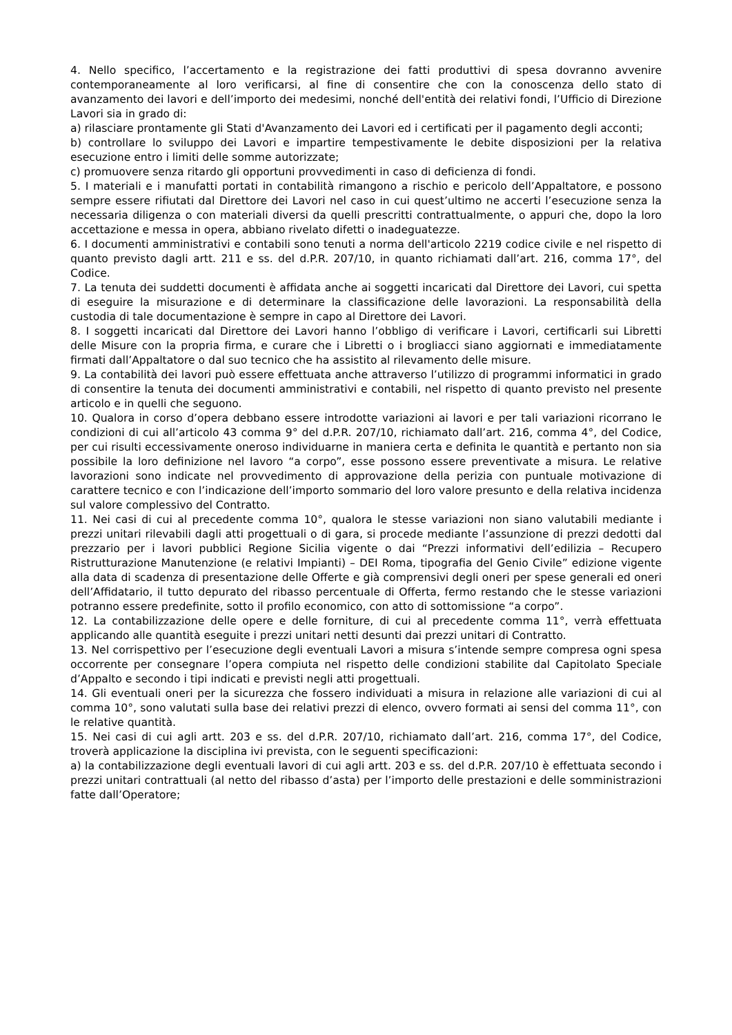4. Nello specifico, l’accertamento e la registrazione dei fatti produttivi di spesa dovranno avvenire contemporaneamente al loro verificarsi, al fine di consentire che con la conoscenza dello stato di avanzamento dei lavori e dell’importo dei medesimi, nonché dell'entità dei relativi fondi, l’Ufficio di Direzione Lavori sia in grado di:
a) rilasciare prontamente gli Stati d'Avanzamento dei Lavori ed i certificati per il pagamento degli acconti;
b) controllare lo sviluppo dei Lavori e impartire tempestivamente le debite disposizioni per la relativa esecuzione entro i limiti delle somme autorizzate;
c) promuovere senza ritardo gli opportuni provvedimenti in caso di deficienza di fondi.
5. I materiali e i manufatti portati in contabilità rimangono a rischio e pericolo dell’Appaltatore, e possono sempre essere rifiutati dal Direttore dei Lavori nel caso in cui quest’ultimo ne accerti l’esecuzione senza la necessaria diligenza o con materiali diversi da quelli prescritti contrattualmente, o appuri che, dopo la loro accettazione e messa in opera, abbiano rivelato difetti o inadeguatezze.
6. I documenti amministrativi e contabili sono tenuti a norma dell'articolo 2219 codice civile e nel rispetto di quanto previsto dagli artt. 211 e ss. del d.P.R. 207/10, in quanto richiamati dall’art. 216, comma 17°, del Codice.
7. La tenuta dei suddetti documenti è affidata anche ai soggetti incaricati dal Direttore dei Lavori, cui spetta di eseguire la misurazione e di determinare la classificazione delle lavorazioni. La responsabilità della custodia di tale documentazione è sempre in capo al Direttore dei Lavori.
8. I soggetti incaricati dal Direttore dei Lavori hanno l’obbligo di verificare i Lavori, certificarli sui Libretti delle Misure con la propria firma, e curare che i Libretti o i brogliacci siano aggiornati e immediatamente firmati dall’Appaltatore o dal suo tecnico che ha assistito al rilevamento delle misure.
9. La contabilità dei lavori può essere effettuata anche attraverso l’utilizzo di programmi informatici in grado di consentire la tenuta dei documenti amministrativi e contabili, nel rispetto di quanto previsto nel presente articolo e in quelli che seguono.
10. Qualora in corso d’opera debbano essere introdotte variazioni ai lavori e per tali variazioni ricorrano le condizioni di cui all’articolo 43 comma 9° del d.P.R. 207/10, richiamato dall’art. 216, comma 4°, del Codice, per cui risulti eccessivamente oneroso individuarne in maniera certa e definita le quantità e pertanto non sia possibile la loro definizione nel lavoro “a corpo”, esse possono essere preventivate a misura. Le relative lavorazioni sono indicate nel provvedimento di approvazione della perizia con puntuale motivazione di carattere tecnico e con l’indicazione dell’importo sommario del loro valore presunto e della relativa incidenza sul valore complessivo del Contratto.
11. Nei casi di cui al precedente comma 10°, qualora le stesse variazioni non siano valutabili mediante i prezzi unitari rilevabili dagli atti progettuali o di gara, si procede mediante l’assunzione di prezzi dedotti dal prezzario per i lavori pubblici Regione Sicilia vigente o dai “Prezzi informativi dell’edilizia – Recupero Ristrutturazione Manutenzione (e relativi Impianti) – DEI Roma, tipografia del Genio Civile” edizione vigente alla data di scadenza di presentazione delle Offerte e già comprensivi degli oneri per spese generali ed oneri dell’Affidatario, il tutto depurato del ribasso percentuale di Offerta, fermo restando che le stesse variazioni potranno essere predefinite, sotto il profilo economico, con atto di sottomissione “a corpo”.
12. La contabilizzazione delle opere e delle forniture, di cui al precedente comma 11°, verrà effettuata applicando alle quantità eseguite i prezzi unitari netti desunti dai prezzi unitari di Contratto.
13. Nel corrispettivo per l’esecuzione degli eventuali Lavori a misura s’intende sempre compresa ogni spesa occorrente per consegnare l’opera compiuta nel rispetto delle condizioni stabilite dal Capitolato Speciale d’Appalto e secondo i tipi indicati e previsti negli atti progettuali.
14. Gli eventuali oneri per la sicurezza che fossero individuati a misura in relazione alle variazioni di cui al comma 10°, sono valutati sulla base dei relativi prezzi di elenco, ovvero formati ai sensi del comma 11°, con le relative quantità.
15. Nei casi di cui agli artt. 203 e ss. del d.P.R. 207/10, richiamato dall’art. 216, comma 17°, del Codice, troverà applicazione la disciplina ivi prevista, con le seguenti specificazioni:
a) la contabilizzazione degli eventuali lavori di cui agli artt. 203 e ss. del d.P.R. 207/10 è effettuata secondo i prezzi unitari contrattuali (al netto del ribasso d’asta) per l’importo delle prestazioni e delle somministrazioni fatte dall’Operatore;